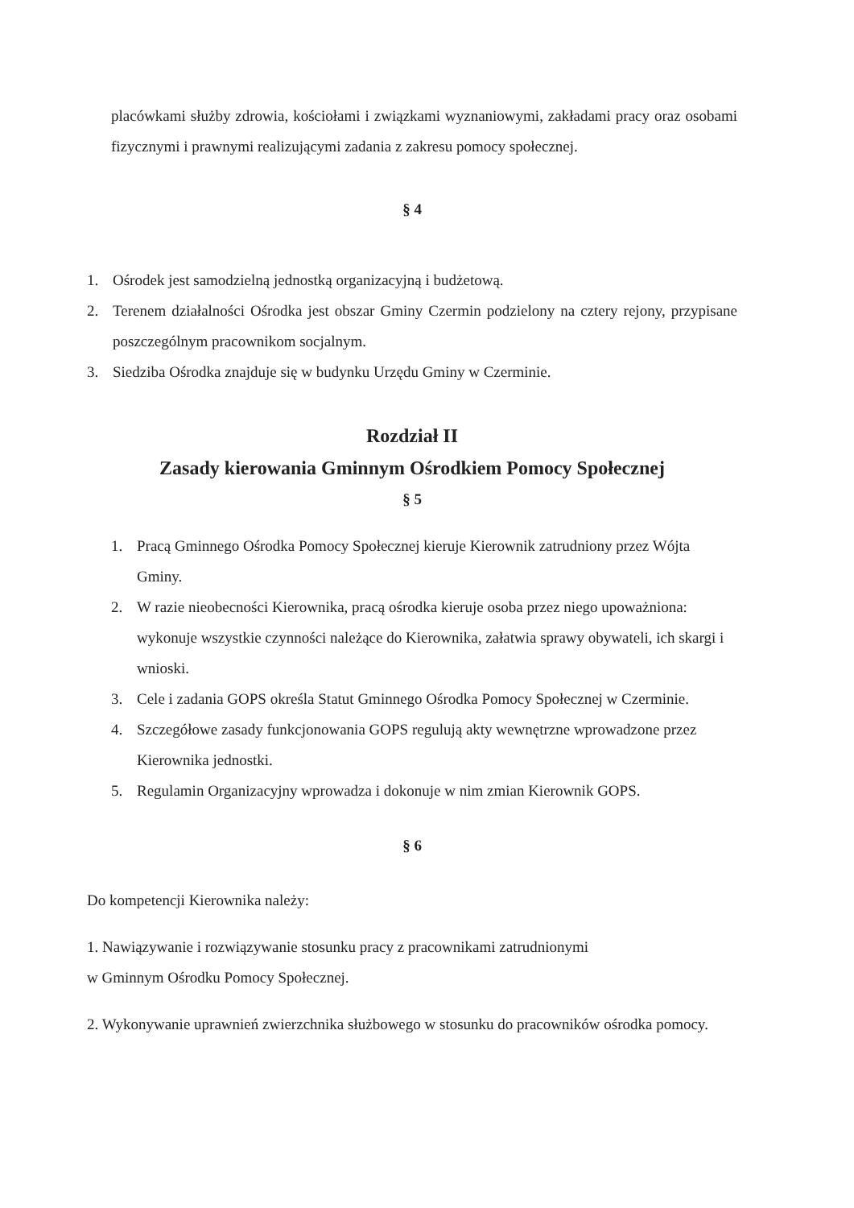placówkami służby zdrowia, kościołami i związkami wyznaniowymi, zakładami pracy oraz osobami fizycznymi i prawnymi realizującymi zadania z zakresu pomocy społecznej.
§ 4
1. Ośrodek jest samodzielną jednostką organizacyjną i budżetową.
2. Terenem działalności Ośrodka jest obszar Gminy Czermin podzielony na cztery rejony, przypisane poszczególnym pracownikom socjalnym.
3. Siedziba Ośrodka znajduje się w budynku Urzędu Gminy w Czerminie.
Rozdział II
Zasady kierowania Gminnym Ośrodkiem Pomocy Społecznej
§ 5
1. Pracą Gminnego Ośrodka Pomocy Społecznej kieruje Kierownik zatrudniony przez Wójta Gminy.
2. W razie nieobecności Kierownika, pracą ośrodka kieruje osoba przez niego upoważniona: wykonuje wszystkie czynności należące do Kierownika, załatwia sprawy obywateli, ich skargi i wnioski.
3. Cele i zadania GOPS określa Statut Gminnego Ośrodka Pomocy Społecznej w Czerminie.
4. Szczegółowe zasady funkcjonowania GOPS regulują akty wewnętrzne wprowadzone przez Kierownika jednostki.
5. Regulamin Organizacyjny wprowadza i dokonuje w nim zmian Kierownik GOPS.
§ 6
Do kompetencji Kierownika należy:
1. Nawiązywanie i rozwiązywanie stosunku pracy z pracownikami zatrudnionymi
w Gminnym Ośrodku Pomocy Społecznej.
2. Wykonywanie uprawnień zwierzchnika służbowego w stosunku do pracowników ośrodka pomocy.